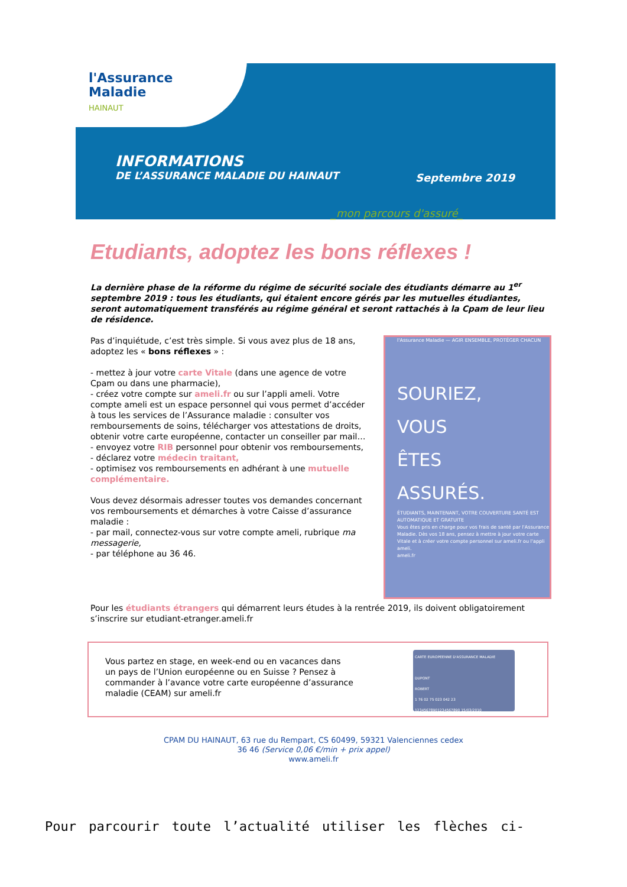l'Assurance
Maladie
HAINAUT
INFORMATIONS
DE L’ASSURANCE MALADIE DU HAINAUT
Septembre 2019
_mon parcours d'assuré_
Etudiants, adoptez les bons réflexes !
La dernière phase de la réforme du régime de sécurité sociale des étudiants démarre au 1<sup>er</sup> septembre 2019 : tous les étudiants, qui étaient encore gérés par les mutuelles étudiantes, seront automatiquement transférés au régime général et seront rattachés à la Cpam de leur lieu de résidence.
l'Assurance Maladie — AGIR ENSEMBLE, PROTÉGER CHACUN
SOURIEZ,
VOUS
ÊTES
ASSURÉS.
ÉTUDIANTS, MAINTENANT, VOTRE COUVERTURE SANTÉ EST AUTOMATIQUE ET GRATUITE
Vous êtes pris en charge pour vos frais de santé par l'Assurance Maladie. Dès vos 18 ans, pensez à mettre à jour votre carte Vitale et à créer votre compte personnel sur ameli.fr ou l'appli ameli.
ameli.fr
Pas d’inquiétude, c’est très simple. Si vous avez plus de 18 ans, adoptez les « bons réflexes » :
- mettez à jour votre carte Vitale (dans une agence de votre Cpam ou dans une pharmacie),
- créez votre compte sur ameli.fr ou sur l’appli ameli. Votre compte ameli est un espace personnel qui vous permet d’accéder à tous les services de l’Assurance maladie : consulter vos remboursements de soins, télécharger vos attestations de droits, obtenir votre carte européenne, contacter un conseiller par mail…
- envoyez votre RIB personnel pour obtenir vos remboursements,
- déclarez votre médecin traitant,
- optimisez vos remboursements en adhérant à une mutuelle complémentaire.
Vous devez désormais adresser toutes vos demandes concernant vos remboursements et démarches à votre Caisse d’assurance maladie :
- par mail, connectez-vous sur votre compte ameli, rubrique ma messagerie,
- par téléphone au 36 46.
Pour les étudiants étrangers qui démarrent leurs études à la rentrée 2019, ils doivent obligatoirement s’inscrire sur etudiant-etranger.ameli.fr
Vous partez en stage, en week-end ou en vacances dans
un pays de l’Union européenne ou en Suisse ? Pensez à
commander à l’avance votre carte européenne d’assurance
maladie (CEAM) sur ameli.fr
CARTE EUROPEENNE D'ASSURANCE MALADIE
DUPONT
ROBERT
1 76 02 75 023 042 23
12345678901234567890 15/03/2010
CPAM DU HAINAUT, 63 rue du Rempart, CS 60499, 59321 Valenciennes cedex
36 46 (Service 0,06 €/min + prix appel)
www.ameli.fr
Pour parcourir toute l’actualité utiliser les flèches ci-